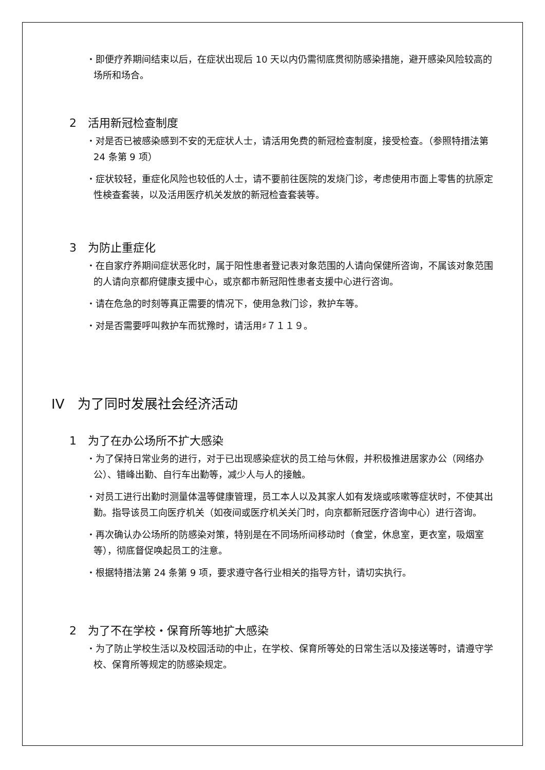・即便疗养期间结束以后，在症状出现后 10 天以内仍需彻底贯彻防感染措施，避开感染风险较高的场所和场合。
2　活用新冠检查制度
・对是否已被感染感到不安的无症状人士，请活用免费的新冠检查制度，接受检查。（参照特措法第 24 条第 9 项）
・症状较轻，重症化风险也较低的人士，请不要前往医院的发烧门诊，考虑使用市面上零售的抗原定性検查套装，以及活用医疗机关发放的新冠检查套装等。
3　为防止重症化
・在自家疗养期间症状恶化时，属于阳性患者登记表对象范围的人请向保健所咨询，不属该对象范围的人请向京都府健康支援中心，或京都市新冠阳性患者支援中心进行咨询。
・请在危急的时刻等真正需要的情况下，使用急救门诊，救护车等。
・对是否需要呼叫救护车而犹豫时，请活用♯７１１９。
IV　为了同时发展社会经济活动
1　为了在办公场所不扩大感染
・为了保持日常业务的进行，对于已出现感染症状的员工给与休假，并积极推进居家办公（网络办公）、错峰出勤、自行车出勤等，减少人与人的接触。
・对员工进行出勤时测量体温等健康管理，员工本人以及其家人如有发烧或咳嗽等症状时，不使其出勤。指导该员工向医疗机关（如夜间或医疗机关关门时，向京都新冠医疗咨询中心）进行咨询。
・再次确认办公场所的防感染对策，特别是在不同场所间移动时（食堂，休息室，更衣室，吸烟室等），彻底督促唤起员工的注意。
・根据特措法第 24 条第 9 项，要求遵守各行业相关的指导方针，请切实执行。
2　为了不在学校・保育所等地扩大感染
・为了防止学校生活以及校园活动的中止，在学校、保育所等处的日常生活以及接送等时，请遵守学校、保育所等规定的防感染规定。